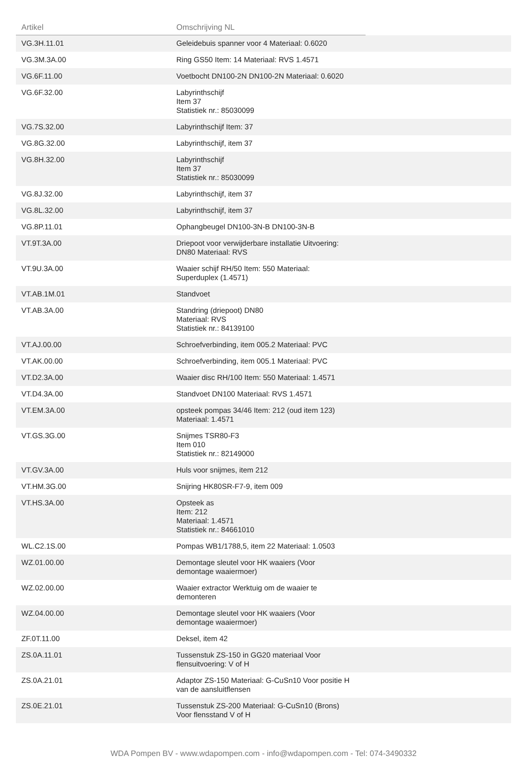| Artikel | Omschrijving NL | |
| --- | --- | --- |
| VG.3H.11.01 | Geleidebuis spanner voor 4 Materiaal: 0.6020 | |
| VG.3M.3A.00 | Ring GS50 Item: 14 Materiaal: RVS 1.4571 | |
| VG.6F.11.00 | Voetbocht DN100-2N DN100-2N Materiaal: 0.6020 | |
| VG.6F.32.00 | Labyrinthschijf Item 37 Statistiek nr.: 85030099 | |
| VG.7S.32.00 | Labyrinthschijf Item: 37 | |
| VG.8G.32.00 | Labyrinthschijf, item 37 | |
| VG.8H.32.00 | Labyrinthschijf Item 37 Statistiek nr.: 85030099 | |
| VG.8J.32.00 | Labyrinthschijf, item 37 | |
| VG.8L.32.00 | Labyrinthschijf, item 37 | |
| VG.8P.11.01 | Ophangbeugel DN100-3N-B DN100-3N-B | |
| VT.9T.3A.00 | Driepoot voor verwijderbare installatie Uitvoering: DN80 Materiaal: RVS | |
| VT.9U.3A.00 | Waaier schijf RH/50 Item: 550 Materiaal: Superduplex (1.4571) | |
| VT.AB.1M.01 | Standvoet | |
| VT.AB.3A.00 | Standring (driepoot) DN80 Materiaal: RVS Statistiek nr.: 84139100 | |
| VT.AJ.00.00 | Schroefverbinding, item 005.2 Materiaal: PVC | |
| VT.AK.00.00 | Schroefverbinding, item 005.1 Materiaal: PVC | |
| VT.D2.3A.00 | Waaier disc RH/100 Item: 550 Materiaal: 1.4571 | |
| VT.D4.3A.00 | Standvoet DN100 Materiaal: RVS 1.4571 | |
| VT.EM.3A.00 | opsteek pompas 34/46 Item: 212 (oud item 123) Materiaal: 1.4571 | |
| VT.GS.3G.00 | Snijmes TSR80-F3 Item 010 Statistiek nr.: 82149000 | |
| VT.GV.3A.00 | Huls voor snijmes, item 212 | |
| VT.HM.3G.00 | Snijring HK80SR-F7-9, item 009 | |
| VT.HS.3A.00 | Opsteek as Item: 212 Materiaal: 1.4571 Statistiek nr.: 84661010 | |
| WL.C2.1S.00 | Pompas WB1/1788,5, item 22 Materiaal: 1.0503 | |
| WZ.01.00.00 | Demontage sleutel voor HK waaiers (Voor demontage waaiermoer) | |
| WZ.02.00.00 | Waaier extractor Werktuig om de waaier te demonteren | |
| WZ.04.00.00 | Demontage sleutel voor HK waaiers (Voor demontage waaiermoer) | |
| ZF.0T.11.00 | Deksel, item 42 | |
| ZS.0A.11.01 | Tussenstuk ZS-150 in GG20 materiaal Voor flensuitvoering: V of H | |
| ZS.0A.21.01 | Adaptor ZS-150 Materiaal: G-CuSn10 Voor positie H van de aansluitflensen | |
| ZS.0E.21.01 | Tussenstuk ZS-200 Materiaal: G-CuSn10 (Brons) Voor flensstand V of H | |
WDA Pompen BV - www.wdapompen.com - info@wdapompen.com - Tel: 074-3490332